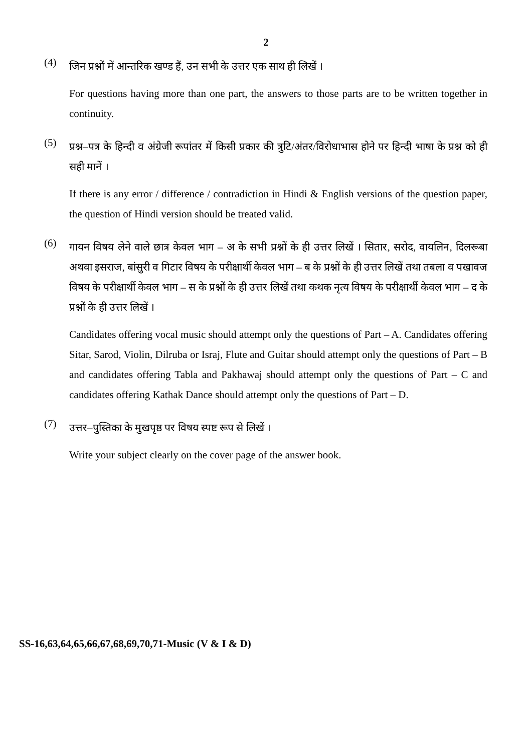2
(4)
जिन प्रश्नों में आन्तरिक खण्ड हैं, उन सभी के उत्तर एक साथ ही लिखें ।
For questions having more than one part, the answers to those parts are to be written together in continuity.
(5)
प्रश्न–पत्र के हिन्दी व अंग्रेजी रूपांतर में किसी प्रकार की त्रुटि/अंतर/विरोधाभास होने पर हिन्दी भाषा के प्रश्न को ही सही मानें ।
If there is any error / difference / contradiction in Hindi & English versions of the question paper, the question of Hindi version should be treated valid.
(6)
गायन विषय लेने वाले छात्र केवल भाग – अ के सभी प्रश्नों के ही उत्तर लिखें । सितार, सरोद, वायलिन, दिलरूबा अथवा इसराज, बांसुरी व गिटार विषय के परीक्षार्थी केवल भाग – ब के प्रश्नों के ही उत्तर लिखें तथा तबला व पखावज विषय के परीक्षार्थी केवल भाग – स के प्रश्नों के ही उत्तर लिखें तथा कथक नृत्य विषय के परीक्षार्थी केवल भाग – द के प्रश्नों के ही उत्तर लिखें ।
Candidates offering vocal music should attempt only the questions of Part – A. Candidates offering Sitar, Sarod, Violin, Dilruba or Israj, Flute and Guitar should attempt only the questions of Part – B and candidates offering Tabla and Pakhawaj should attempt only the questions of Part – C and candidates offering Kathak Dance should attempt only the questions of Part – D.
(7)
उत्तर–पुस्तिका के मुखपृष्ठ पर विषय स्पष्ट रूप से लिखें ।
Write your subject clearly on the cover page of the answer book.
SS-16,63,64,65,66,67,68,69,70,71-Music (V & I & D)